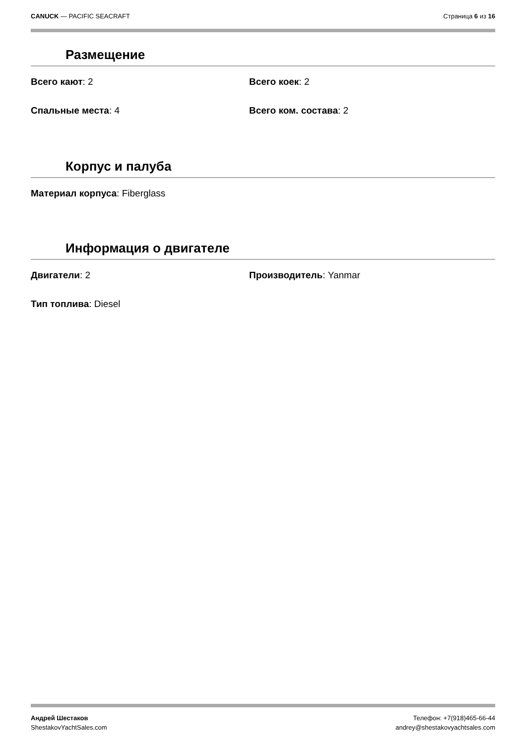CANUCK — PACIFIC SEACRAFT Страница 6 из 16
Размещение
Всего кают: 2 Всего коек: 2
Спальные места: 4 Всего ком. состава: 2
Корпус и палуба
Материал корпуса: Fiberglass
Информация о двигателе
Двигатели: 2 Производитель: Yanmar
Тип топлива: Diesel
Андрей Шестаков
ShestakovYachtSales.com
Телефон: +7(918)465-66-44
andrey@shestakovyachtsales.com